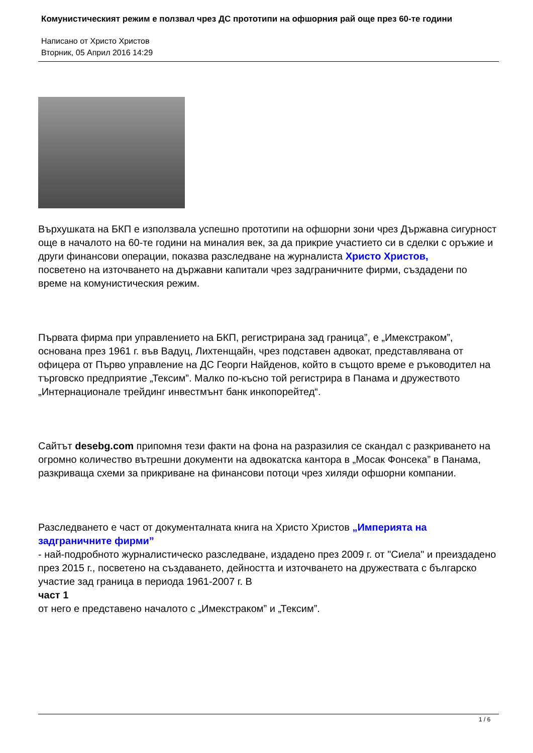Комунистическият режим е ползвал чрез ДС прототипи на офшорния рай още през 60-те години
Написано от Христо Христов
Вторник, 05 Април 2016 14:29
Върхушката на БКП е използвала успешно прототипи на офшорни зони чрез Държавна сигурност още в началото на 60-те години на миналия век, за да прикрие участието си в сделки с оръжие и други финансови операции, показва разследване на журналиста Христо Христов,
посветено на източването на държавни капитали чрез задграничните фирми, създадени по време на комунистическия режим.
Първата фирма при управлението на БКП, регистрирана зад граница”, е „Имекстраком”, основана през 1961 г. във Вадуц, Лихтенщайн, чрез подставен адвокат, представлявана от офицера от Първо управление на ДС Георги Найденов, който в същото време е ръководител на търговско предприятие „Тексим”. Малко по-късно той регистрира в Панама и дружеството „Интернационале трейдинг инвестмънт банк инкопорейтед“.
Сайтът desebg.com припомня тези факти на фона на разразилия се скандал с разкриването на огромно количество вътрешни документи на адвокатска кантора в „Мосак Фонсека” в Панама, разкриваща схеми за прикриване на финансови потоци чрез хиляди офшорни компании.
Разследването е част от документалната книга на Христо Христов „Империята на задграничните фирми”
- най-подробното журналистическо разследване, издадено през 2009 г. от "Сиела" и преиздадено през 2015 г., посветено на създаването, дейността и източването на дружествата с българско участие зад граница в периода 1961-2007 г. В
част 1
от него е представено началото с „Имекстраком” и „Тексим”.
1 / 6